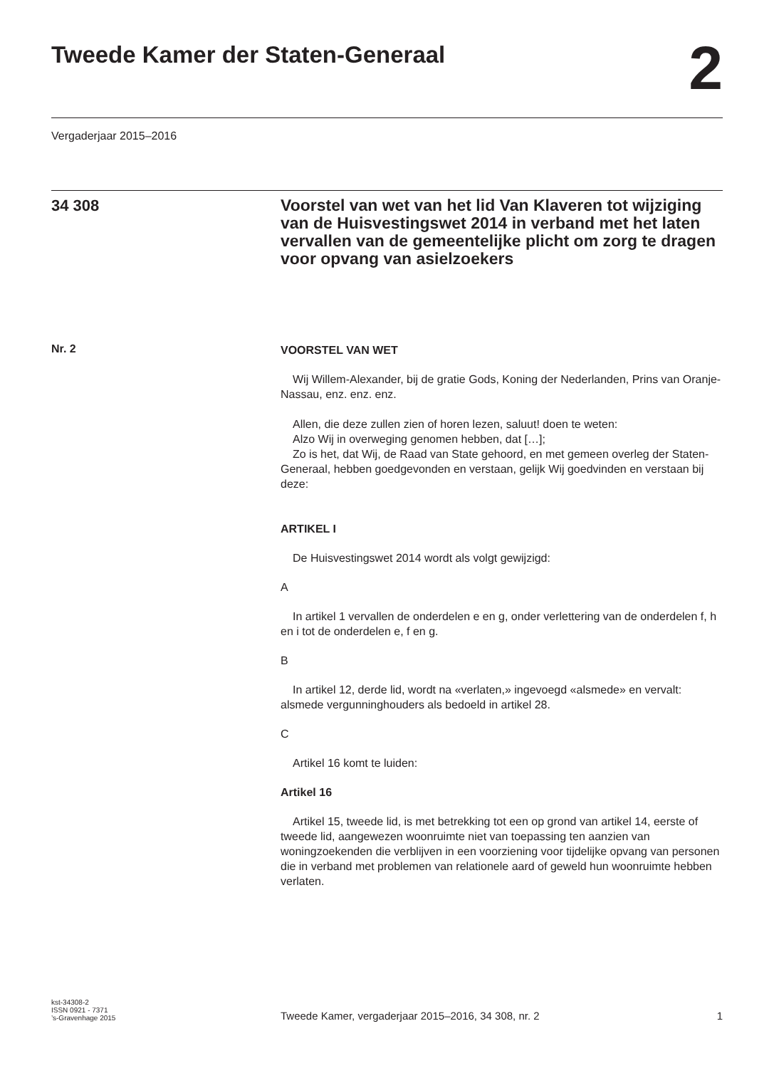Tweede Kamer der Staten-Generaal
2
Vergaderjaar 2015–2016
34 308
Voorstel van wet van het lid Van Klaveren tot wijziging van de Huisvestingswet 2014 in verband met het laten vervallen van de gemeentelijke plicht om zorg te dragen voor opvang van asielzoekers
Nr. 2
VOORSTEL VAN WET
Wij Willem-Alexander, bij de gratie Gods, Koning der Nederlanden, Prins van Oranje-Nassau, enz. enz. enz.
Allen, die deze zullen zien of horen lezen, saluut! doen te weten:
Alzo Wij in overweging genomen hebben, dat […];
Zo is het, dat Wij, de Raad van State gehoord, en met gemeen overleg der Staten-Generaal, hebben goedgevonden en verstaan, gelijk Wij goedvinden en verstaan bij deze:
ARTIKEL I
De Huisvestingswet 2014 wordt als volgt gewijzigd:
A
In artikel 1 vervallen de onderdelen e en g, onder verlettering van de onderdelen f, h en i tot de onderdelen e, f en g.
B
In artikel 12, derde lid, wordt na «verlaten,» ingevoegd «alsmede» en vervalt: alsmede vergunninghouders als bedoeld in artikel 28.
C
Artikel 16 komt te luiden:
Artikel 16
Artikel 15, tweede lid, is met betrekking tot een op grond van artikel 14, eerste of tweede lid, aangewezen woonruimte niet van toepassing ten aanzien van woningzoekenden die verblijven in een voorziening voor tijdelijke opvang van personen die in verband met problemen van relationele aard of geweld hun woonruimte hebben verlaten.
kst-34308-2
ISSN 0921 - 7371
’s-Gravenhage 2015
Tweede Kamer, vergaderjaar 2015–2016, 34 308, nr. 2
1